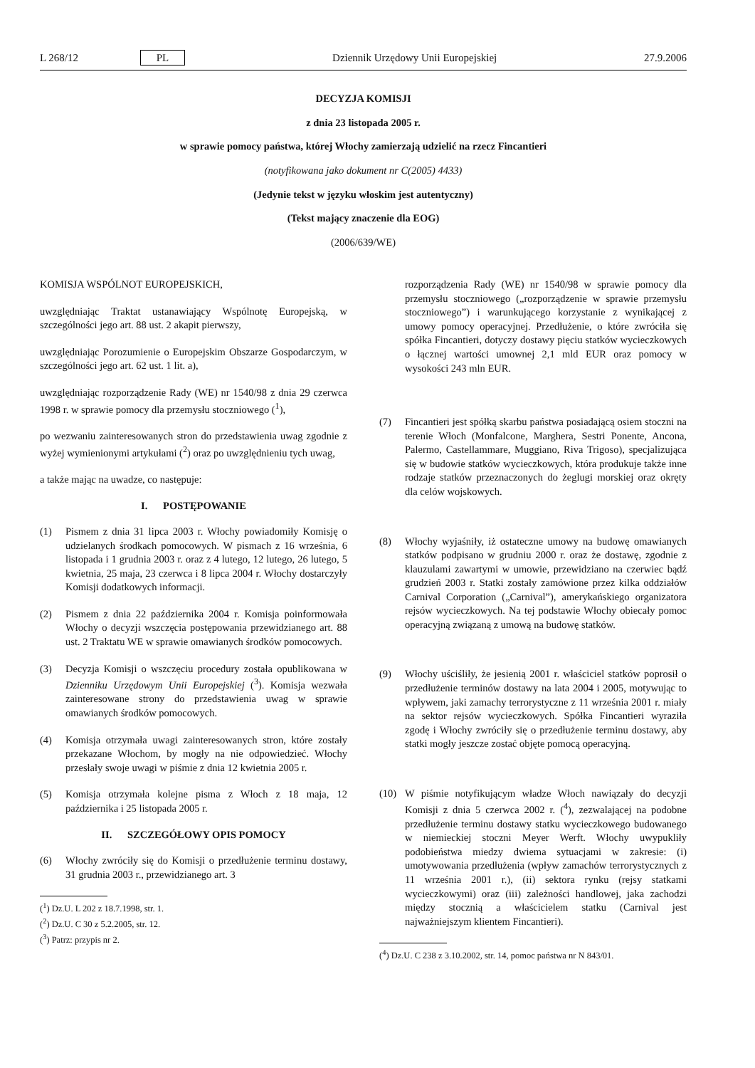L 268/12 PL Dziennik Urzędowy Unii Europejskiej 27.9.2006
DECYZJA KOMISJI
z dnia 23 listopada 2005 r.
w sprawie pomocy państwa, której Włochy zamierzają udzielić na rzecz Fincantieri
(notyfikowana jako dokument nr C(2005) 4433)
(Jedynie tekst w języku włoskim jest autentyczny)
(Tekst mający znaczenie dla EOG)
(2006/639/WE)
KOMISJA WSPÓLNOT EUROPEJSKICH,
uwzględniając Traktat ustanawiający Wspólnotę Europejską, w szczególności jego art. 88 ust. 2 akapit pierwszy,
uwzględniając Porozumienie o Europejskim Obszarze Gospodarczym, w szczególności jego art. 62 ust. 1 lit. a),
uwzględniając rozporządzenie Rady (WE) nr 1540/98 z dnia 29 czerwca 1998 r. w sprawie pomocy dla przemysłu stoczniowego (<sup>1</sup>),
po wezwaniu zainteresowanych stron do przedstawienia uwag zgodnie z wyżej wymienionymi artykułami (<sup>2</sup>) oraz po uwzględnieniu tych uwag,
a także mając na uwadze, co następuje:
I. POSTĘPOWANIE
(1) Pismem z dnia 31 lipca 2003 r. Włochy powiadomiły Komisję o udzielanych środkach pomocowych. W pismach z 16 września, 6 listopada i 1 grudnia 2003 r. oraz z 4 lutego, 12 lutego, 26 lutego, 5 kwietnia, 25 maja, 23 czerwca i 8 lipca 2004 r. Włochy dostarczyły Komisji dodatkowych informacji.
(2) Pismem z dnia 22 października 2004 r. Komisja poinformowała Włochy o decyzji wszczęcia postępowania przewidzianego art. 88 ust. 2 Traktatu WE w sprawie omawianych środków pomocowych.
(3) Decyzja Komisji o wszczęciu procedury została opublikowana w Dzienniku Urzędowym Unii Europejskiej (<sup>3</sup>). Komisja wezwała zainteresowane strony do przedstawienia uwag w sprawie omawianych środków pomocowych.
(4) Komisja otrzymała uwagi zainteresowanych stron, które zostały przekazane Włochom, by mogły na nie odpowiedzieć. Włochy przesłały swoje uwagi w piśmie z dnia 12 kwietnia 2005 r.
(5) Komisja otrzymała kolejne pisma z Włoch z 18 maja, 12 października i 25 listopada 2005 r.
II. SZCZEGÓŁOWY OPIS POMOCY
(6) Włochy zwróciły się do Komisji o przedłużenie terminu dostawy, 31 grudnia 2003 r., przewidzianego art. 3
(<sup>1</sup>) Dz.U. L 202 z 18.7.1998, str. 1.
(<sup>2</sup>) Dz.U. C 30 z 5.2.2005, str. 12.
(<sup>3</sup>) Patrz: przypis nr 2.
rozporządzenia Rady (WE) nr 1540/98 w sprawie pomocy dla przemysłu stoczniowego („rozporządzenie w sprawie przemysłu stoczniowego”) i warunkującego korzystanie z wynikającej z umowy pomocy operacyjnej. Przedłużenie, o które zwróciła się spółka Fincantieri, dotyczy dostawy pięciu statków wycieczkowych o łącznej wartości umownej 2,1 mld EUR oraz pomocy w wysokości 243 mln EUR.
(7) Fincantieri jest spółką skarbu państwa posiadającą osiem stoczni na terenie Włoch (Monfalcone, Marghera, Sestri Ponente, Ancona, Palermo, Castellammare, Muggiano, Riva Trigoso), specjalizująca się w budowie statków wycieczkowych, która produkuje także inne rodzaje statków przeznaczonych do żeglugi morskiej oraz okręty dla celów wojskowych.
(8) Włochy wyjaśniły, iż ostateczne umowy na budowę omawianych statków podpisano w grudniu 2000 r. oraz że dostawę, zgodnie z klauzulami zawartymi w umowie, przewidziano na czerwiec bądź grudzień 2003 r. Statki zostały zamówione przez kilka oddziałów Carnival Corporation („Carnival”), amerykańskiego organizatora rejsów wycieczkowych. Na tej podstawie Włochy obiecały pomoc operacyjną związaną z umową na budowę statków.
(9) Włochy uściśliły, że jesienią 2001 r. właściciel statków poprosił o przedłużenie terminów dostawy na lata 2004 i 2005, motywując to wpływem, jaki zamachy terrorystyczne z 11 września 2001 r. miały na sektor rejsów wycieczkowych. Spółka Fincantieri wyraziła zgodę i Włochy zwróciły się o przedłużenie terminu dostawy, aby statki mogły jeszcze zostać objęte pomocą operacyjną.
(10) W piśmie notyfikującym władze Włoch nawiązały do decyzji Komisji z dnia 5 czerwca 2002 r. (<sup>4</sup>), zezwalającej na podobne przedłużenie terminu dostawy statku wycieczkowego budowanego w niemieckiej stoczni Meyer Werft. Włochy uwypukliły podobieństwa miedzy dwiema sytuacjami w zakresie: (i) umotywowania przedłużenia (wpływ zamachów terrorystycznych z 11 września 2001 r.), (ii) sektora rynku (rejsy statkami wycieczkowymi) oraz (iii) zależności handlowej, jaka zachodzi między stocznią a właścicielem statku (Carnival jest najważniejszym klientem Fincantieri).
(<sup>4</sup>) Dz.U. C 238 z 3.10.2002, str. 14, pomoc państwa nr N 843/01.